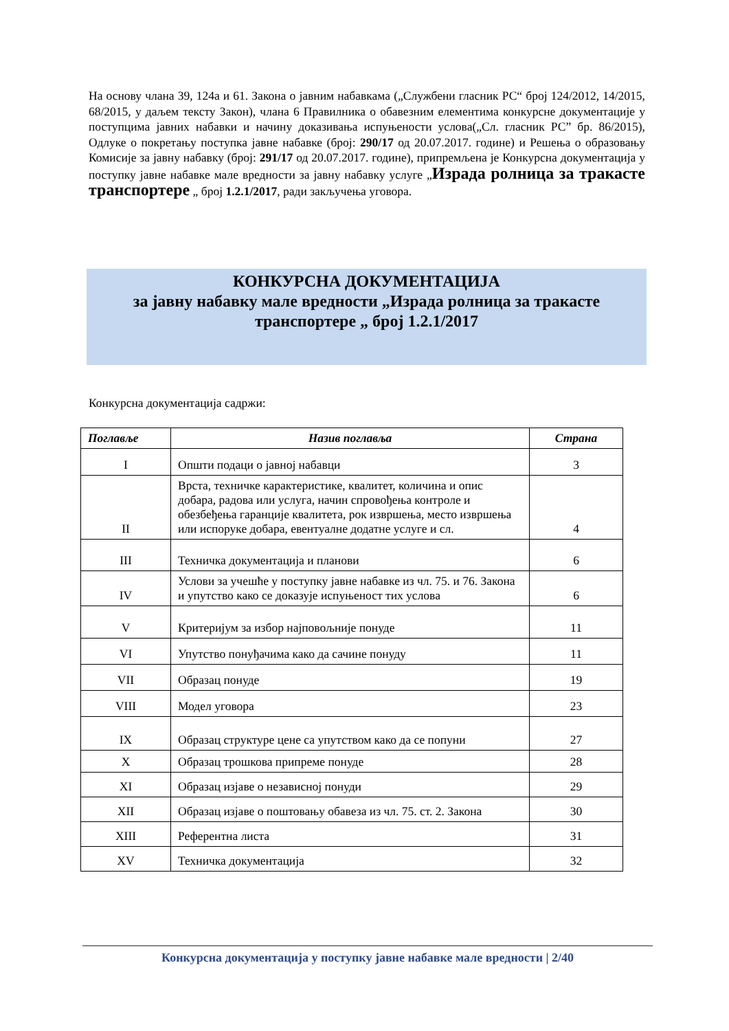На основу члана 39, 124а и 61. Закона о јавним набавкама („Службени гласник РС“ број 124/2012, 14/2015, 68/2015, у даљем тексту Закон), члана 6 Правилника о обавезним елементима конкурсне документације у поступцима јавних набавки и начину доказивања испуњености услова(„Сл. гласник РС” бр. 86/2015), Одлуке о покретању поступка јавне набавке (број: 290/17 од 20.07.2017. године) и Решења о образовању Комисије за јавну набавку (број: 291/17 од 20.07.2017. године), припремљена је Конкурсна документација у поступку јавне набавке мале вредности за јавну набавку услуге „Израда ролница за тракасте транспортере „ број 1.2.1/2017, ради закључења уговора.
КОНКУРСНА ДОКУМЕНТАЦИЈА
за јавну набавку мале вредности „Израда ролница за тракасте транспортере „ број 1.2.1/2017
Конкурсна документација садржи:
| Поглавље | Назив поглавља | Страна |
| --- | --- | --- |
| I | Општи подаци о јавној набавци | 3 |
| II | Врста, техничке карактеристике, квалитет, количина и опис добара, радова или услуга, начин спровођења контроле и обезбеђења гаранције квалитета, рок извршења, место извршења или испоруке добара, евентуалне додатне услуге и сл. | 4 |
| III | Техничка документација и планови | 6 |
| IV | Услови за учешће у поступку јавне набавке из чл. 75. и 76. Закона и упутство како се доказује испуњеност тих услова | 6 |
| V | Критеријум за избор најповољније понуде | 11 |
| VI | Упутство понуђачима како да сачине понуду | 11 |
| VII | Образац понуде | 19 |
| VIII | Модел уговора | 23 |
| IX | Образац структуре цене са упутством како да се попуни | 27 |
| X | Образац трошкова припреме понуде | 28 |
| XI | Образац изјаве о независној понуди | 29 |
| XII | Образац изјаве о поштовању обавеза из чл. 75. ст. 2. Закона | 30 |
| XIII | Референтна листа | 31 |
| XV | Техничка документација | 32 |
Конкурсна документација у поступку јавне набавке мале вредности | 2/40